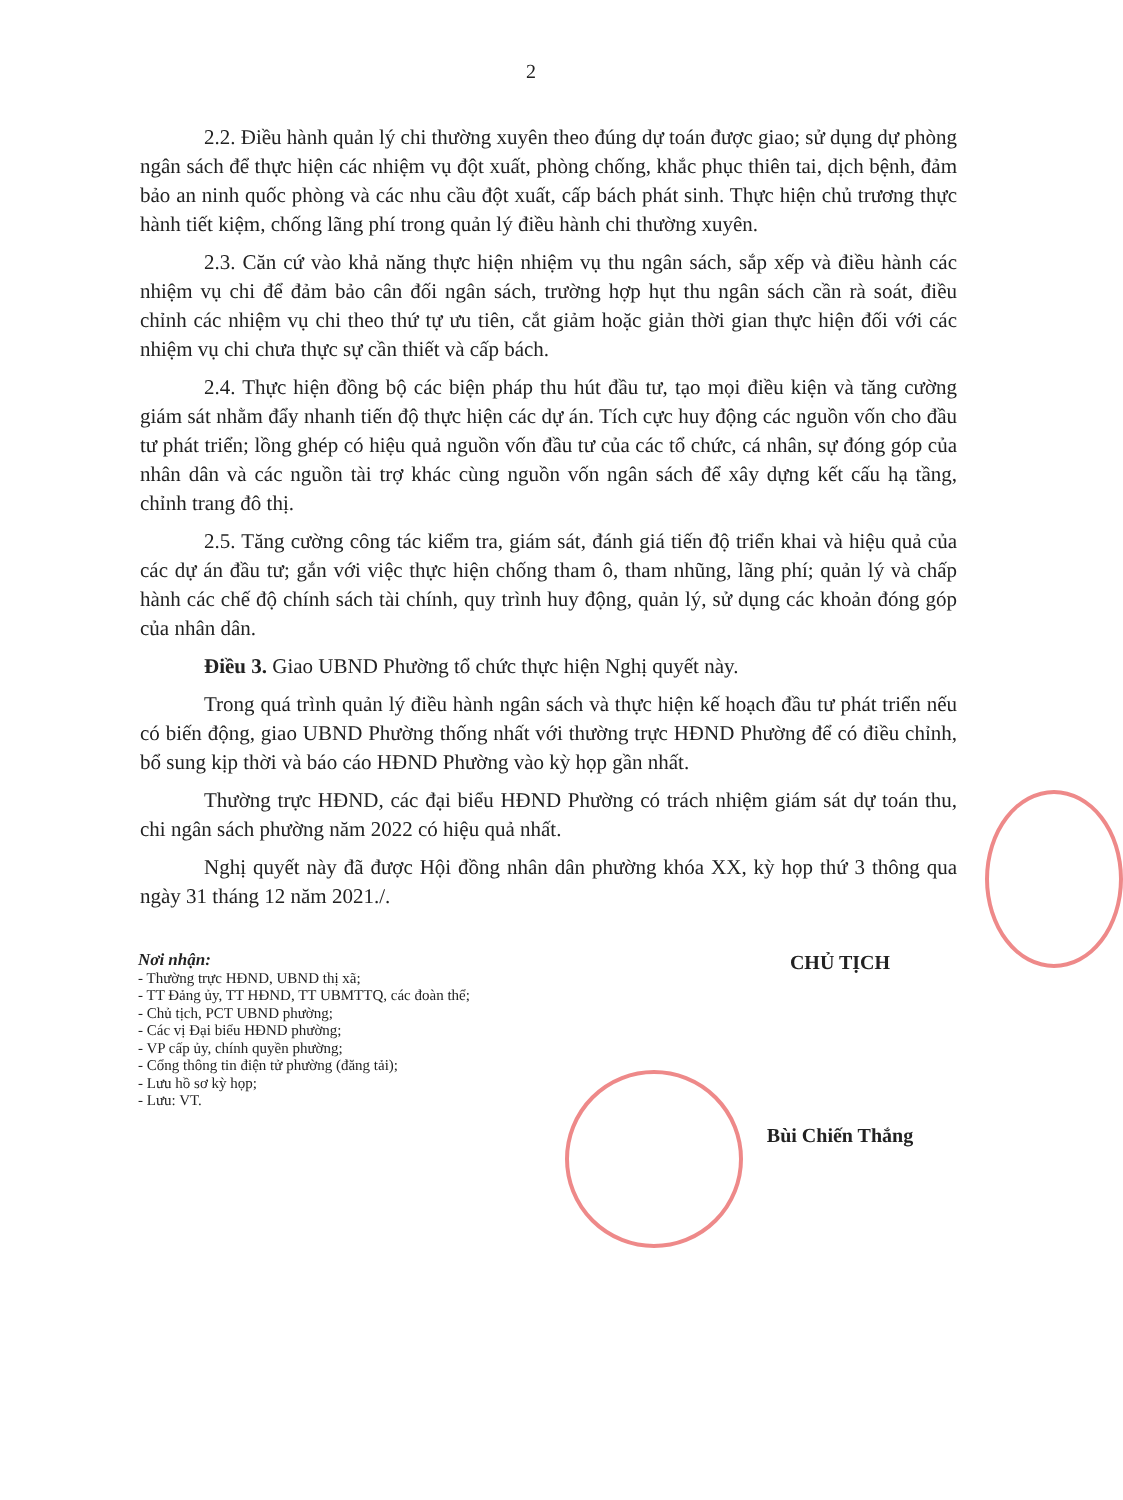2
2.2. Điều hành quản lý chi thường xuyên theo đúng dự toán được giao; sử dụng dự phòng ngân sách để thực hiện các nhiệm vụ đột xuất, phòng chống, khắc phục thiên tai, dịch bệnh, đảm bảo an ninh quốc phòng và các nhu cầu đột xuất, cấp bách phát sinh. Thực hiện chủ trương thực hành tiết kiệm, chống lãng phí trong quản lý điều hành chi thường xuyên.
2.3. Căn cứ vào khả năng thực hiện nhiệm vụ thu ngân sách, sắp xếp và điều hành các nhiệm vụ chi để đảm bảo cân đối ngân sách, trường hợp hụt thu ngân sách cần rà soát, điều chỉnh các nhiệm vụ chi theo thứ tự ưu tiên, cắt giảm hoặc giản thời gian thực hiện đối với các nhiệm vụ chi chưa thực sự cần thiết và cấp bách.
2.4. Thực hiện đồng bộ các biện pháp thu hút đầu tư, tạo mọi điều kiện và tăng cường giám sát nhằm đẩy nhanh tiến độ thực hiện các dự án. Tích cực huy động các nguồn vốn cho đầu tư phát triển; lồng ghép có hiệu quả nguồn vốn đầu tư của các tổ chức, cá nhân, sự đóng góp của nhân dân và các nguồn tài trợ khác cùng nguồn vốn ngân sách để xây dựng kết cấu hạ tầng, chỉnh trang đô thị.
2.5. Tăng cường công tác kiểm tra, giám sát, đánh giá tiến độ triển khai và hiệu quả của các dự án đầu tư; gắn với việc thực hiện chống tham ô, tham nhũng, lãng phí; quản lý và chấp hành các chế độ chính sách tài chính, quy trình huy động, quản lý, sử dụng các khoản đóng góp của nhân dân.
Điều 3. Giao UBND Phường tổ chức thực hiện Nghị quyết này.
Trong quá trình quản lý điều hành ngân sách và thực hiện kế hoạch đầu tư phát triển nếu có biến động, giao UBND Phường thống nhất với thường trực HĐND Phường để có điều chỉnh, bổ sung kịp thời và báo cáo HĐND Phường vào kỳ họp gần nhất.
Thường trực HĐND, các đại biểu HĐND Phường có trách nhiệm giám sát dự toán thu, chi ngân sách phường năm 2022 có hiệu quả nhất.
Nghị quyết này đã được Hội đồng nhân dân phường khóa XX, kỳ họp thứ 3 thông qua ngày 31 tháng 12 năm 2021./.
Nơi nhận:
- Thường trực HĐND, UBND thị xã;
- TT Đảng ủy, TT HĐND, TT UBMTTQ, các đoàn thể;
- Chủ tịch, PCT UBND phường;
- Các vị Đại biểu HĐND phường;
- VP cấp ủy, chính quyền phường;
- Cổng thông tin điện tử phường (đăng tải);
- Lưu hồ sơ kỳ họp;
- Lưu: VT.
CHỦ TỊCH
Bùi Chiến Thắng